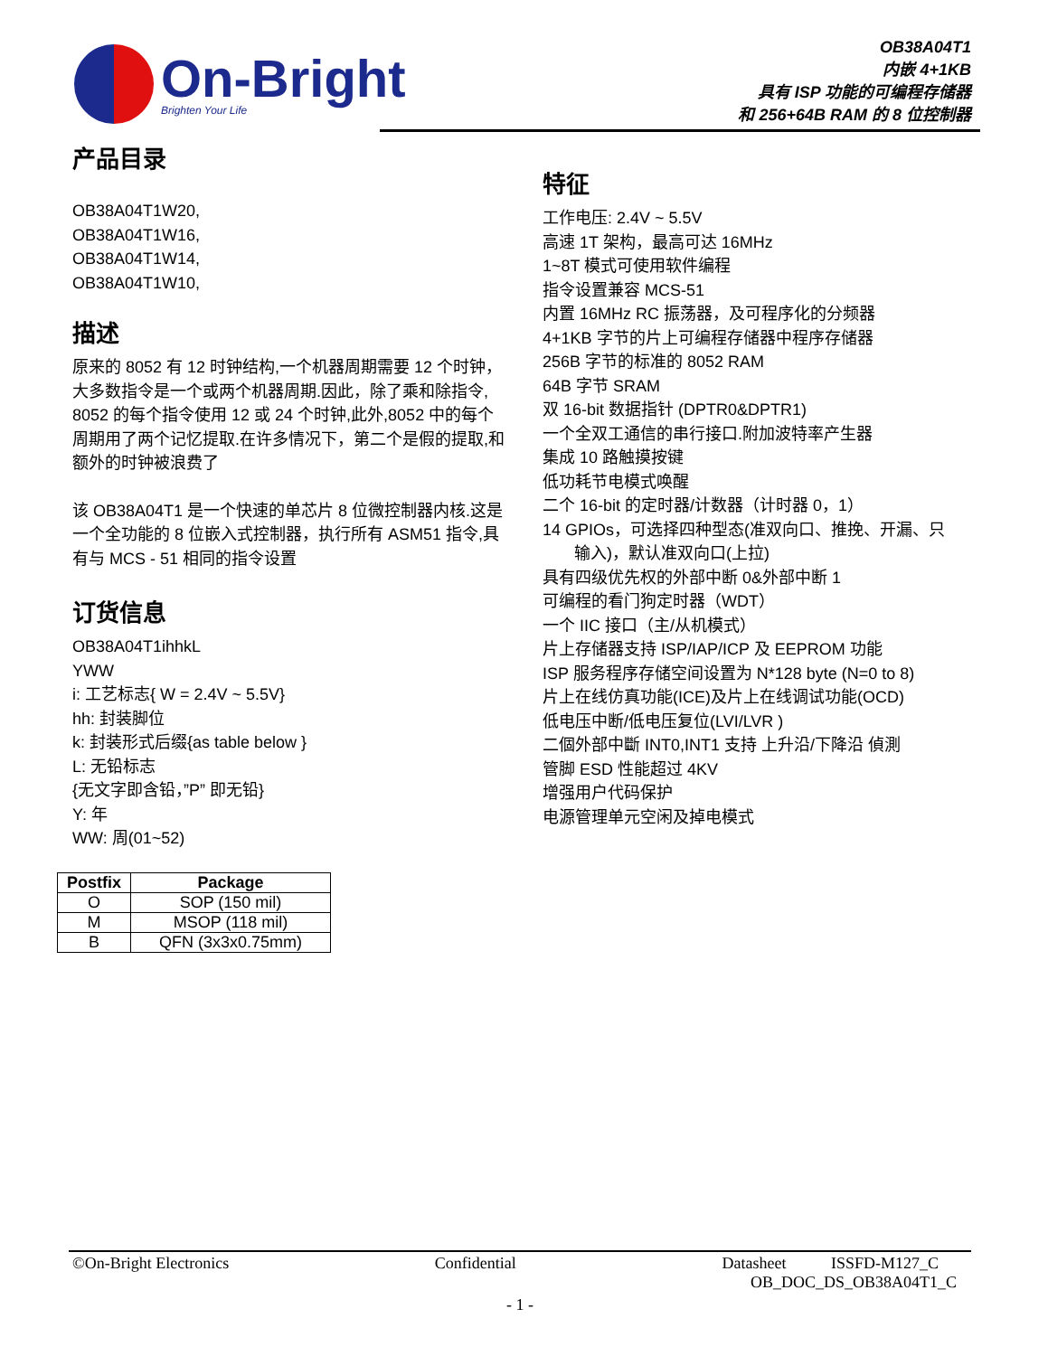On-Bright
Brighten Your Life
OB38A04T1
内嵌 4+1KB
具有 ISP 功能的可编程存储器
和 256+64B RAM 的 8 位控制器
产品目录
OB38A04T1W20,
OB38A04T1W16,
OB38A04T1W14,
OB38A04T1W10,
描述
原来的 8052 有 12 时钟结构,一个机器周期需要 12 个时钟，大多数指令是一个或两个机器周期.因此，除了乘和除指令, 8052 的每个指令使用 12 或 24 个时钟,此外,8052 中的每个周期用了两个记忆提取.在许多情况下，第二个是假的提取,和额外的时钟被浪费了
该 OB38A04T1 是一个快速的单芯片 8 位微控制器内核.这是一个全功能的 8 位嵌入式控制器，执行所有 ASM51 指令,具有与 MCS - 51 相同的指令设置
订货信息
OB38A04T1ihhkL
YWW
i: 工艺标志{ W = 2.4V ~ 5.5V}
hh: 封装脚位
k: 封装形式后缀{as table below }
L: 无铅标志
{无文字即含铅，”P” 即无铅}
Y: 年
WW: 周(01~52)
| Postfix | Package |
| --- | --- |
| O | SOP (150 mil) |
| M | MSOP (118 mil) |
| B | QFN (3x3x0.75mm) |
特征
工作电压: 2.4V ~ 5.5V
高速 1T 架构，最高可达 16MHz
1~8T 模式可使用软件编程
指令设置兼容 MCS-51
内置 16MHz RC 振荡器，及可程序化的分频器
4+1KB 字节的片上可编程存储器中程序存储器
256B 字节的标准的 8052 RAM
64B 字节 SRAM
双 16-bit 数据指针 (DPTR0&DPTR1)
一个全双工通信的串行接口.附加波特率产生器
集成 10 路触摸按键
低功耗节电模式唤醒
二个 16-bit 的定时器/计数器（计时器 0，1）
14 GPIOs，可选择四种型态(准双向口、推挽、开漏、只
输入)，默认准双向口(上拉)
具有四级优先权的外部中断 0&外部中断 1
可编程的看门狗定时器（WDT）
一个 IIC 接口（主/从机模式）
片上存储器支持 ISP/IAP/ICP 及 EEPROM 功能
ISP 服务程序存储空间设置为 N*128 byte (N=0 to 8)
片上在线仿真功能(ICE)及片上在线调试功能(OCD)
低电压中断/低电压复位(LVI/LVR )
二個外部中斷 INT0,INT1 支持 上升沿/下降沿 偵測
管脚 ESD 性能超过 4KV
增强用户代码保护
电源管理单元空闲及掉电模式
©On-Bright Electronics Confidential Datasheet ISSFD-M127_C
OB_DOC_DS_OB38A04T1_C
- 1 -